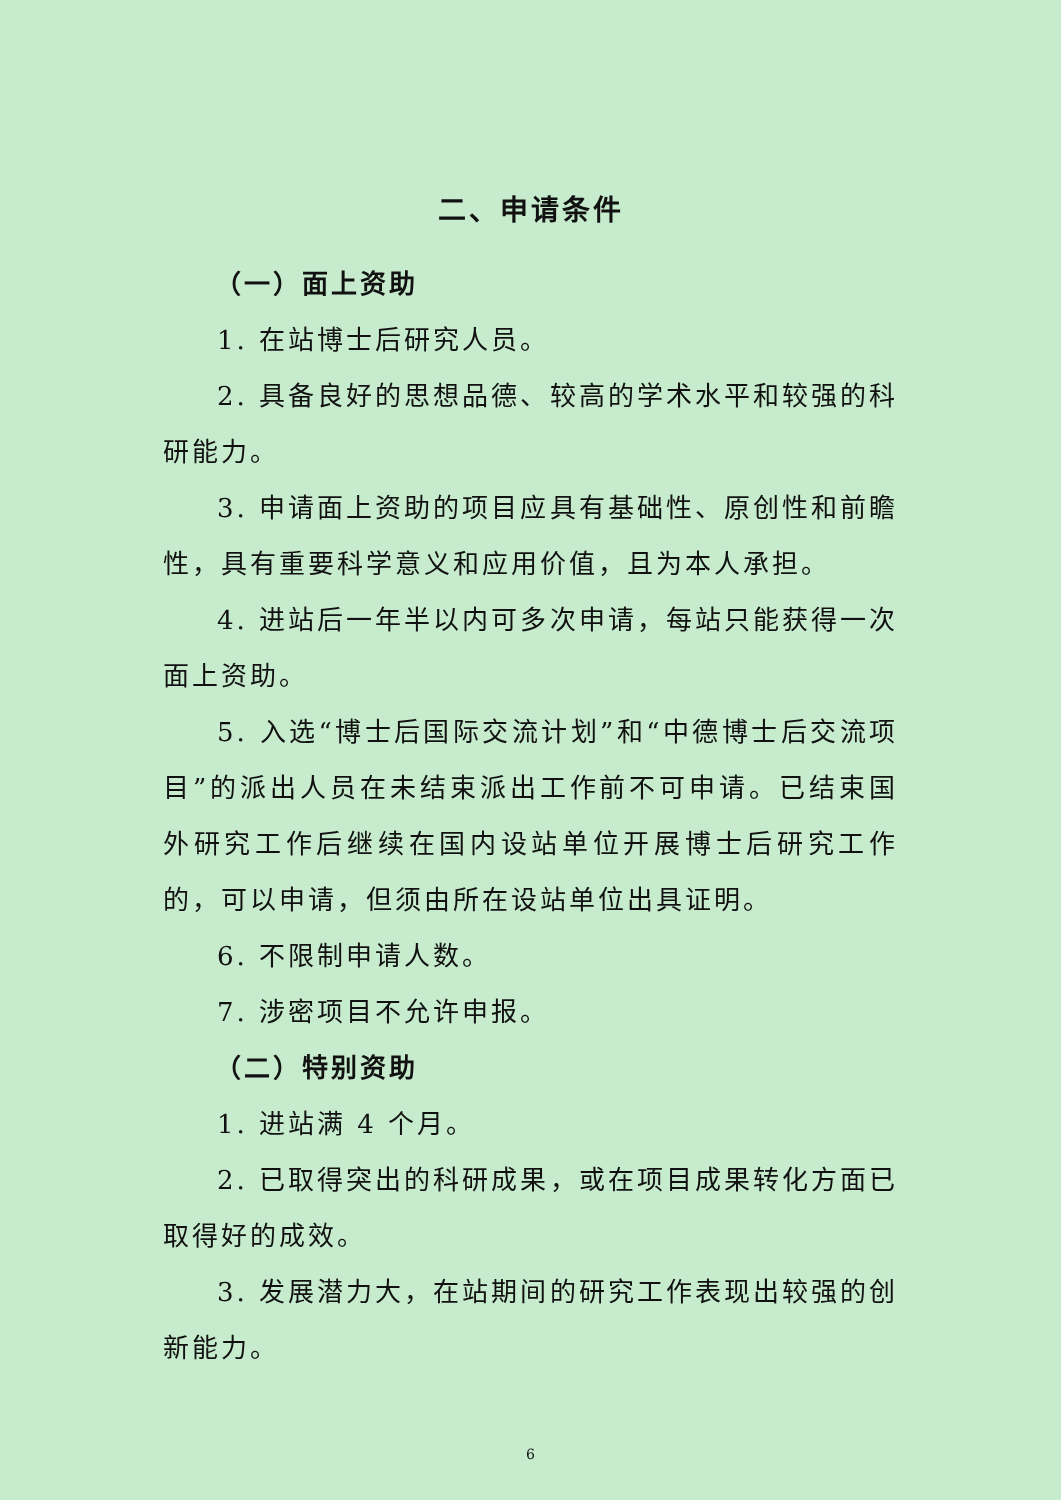二、申请条件
（一）面上资助
1. 在站博士后研究人员。
2. 具备良好的思想品德、较高的学术水平和较强的科研能力。
3. 申请面上资助的项目应具有基础性、原创性和前瞻性，具有重要科学意义和应用价值，且为本人承担。
4. 进站后一年半以内可多次申请，每站只能获得一次面上资助。
5. 入选“博士后国际交流计划”和“中德博士后交流项目”的派出人员在未结束派出工作前不可申请。已结束国外研究工作后继续在国内设站单位开展博士后研究工作的，可以申请，但须由所在设站单位出具证明。
6. 不限制申请人数。
7. 涉密项目不允许申报。
（二）特别资助
1. 进站满 4 个月。
2. 已取得突出的科研成果，或在项目成果转化方面已取得好的成效。
3. 发展潜力大，在站期间的研究工作表现出较强的创新能力。
6